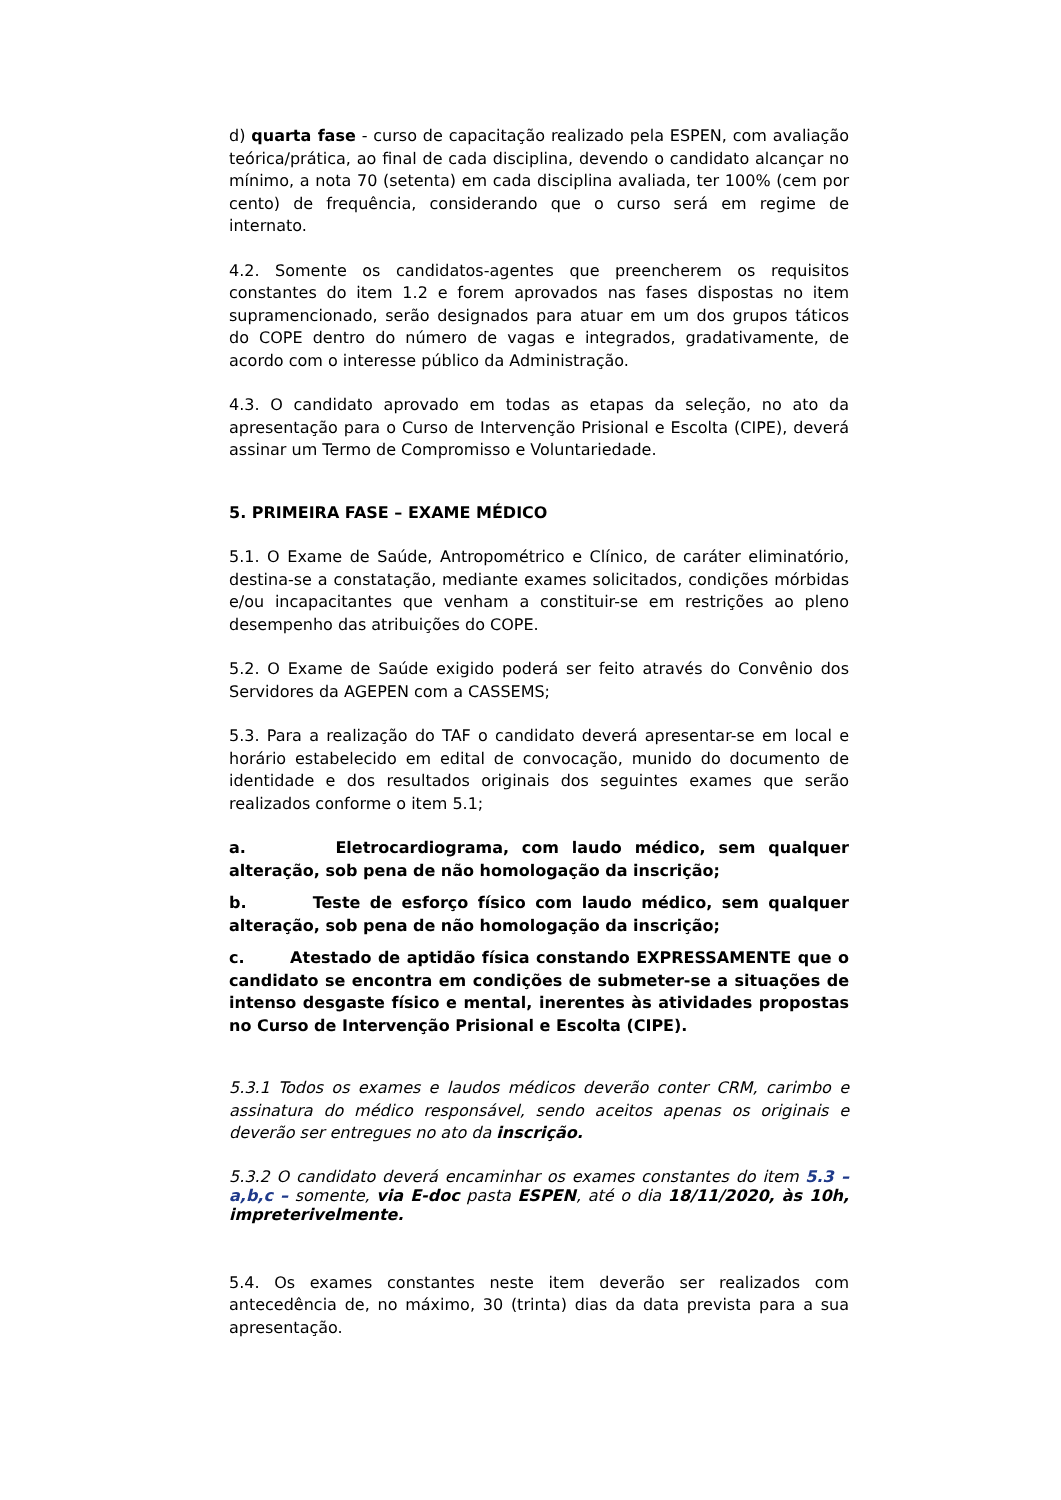d) quarta fase - curso de capacitação realizado pela ESPEN, com avaliação teórica/prática, ao final de cada disciplina, devendo o candidato alcançar no mínimo, a nota 70 (setenta) em cada disciplina avaliada, ter 100% (cem por cento) de frequência, considerando que o curso será em regime de internato.
4.2. Somente os candidatos-agentes que preencherem os requisitos constantes do item 1.2 e forem aprovados nas fases dispostas no item supramencionado, serão designados para atuar em um dos grupos táticos do COPE dentro do número de vagas e integrados, gradativamente, de acordo com o interesse público da Administração.
4.3. O candidato aprovado em todas as etapas da seleção, no ato da apresentação para o Curso de Intervenção Prisional e Escolta (CIPE), deverá assinar um Termo de Compromisso e Voluntariedade.
5. PRIMEIRA FASE – EXAME MÉDICO
5.1. O Exame de Saúde, Antropométrico e Clínico, de caráter eliminatório, destina-se a constatação, mediante exames solicitados, condições mórbidas e/ou incapacitantes que venham a constituir-se em restrições ao pleno desempenho das atribuições do COPE.
5.2. O Exame de Saúde exigido poderá ser feito através do Convênio dos Servidores da AGEPEN com a CASSEMS;
5.3. Para a realização do TAF o candidato deverá apresentar-se em local e horário estabelecido em edital de convocação, munido do documento de identidade e dos resultados originais dos seguintes exames que serão realizados conforme o item 5.1;
a. Eletrocardiograma, com laudo médico, sem qualquer alteração, sob pena de não homologação da inscrição;
b. Teste de esforço físico com laudo médico, sem qualquer alteração, sob pena de não homologação da inscrição;
c. Atestado de aptidão física constando EXPRESSAMENTE que o candidato se encontra em condições de submeter-se a situações de intenso desgaste físico e mental, inerentes às atividades propostas no Curso de Intervenção Prisional e Escolta (CIPE).
5.3.1 Todos os exames e laudos médicos deverão conter CRM, carimbo e assinatura do médico responsável, sendo aceitos apenas os originais e deverão ser entregues no ato da inscrição.
5.3.2 O candidato deverá encaminhar os exames constantes do item 5.3 – a,b,c – somente, via E-doc pasta ESPEN, até o dia 18/11/2020, às 10h, impreterivelmente.
5.4. Os exames constantes neste item deverão ser realizados com antecedência de, no máximo, 30 (trinta) dias da data prevista para a sua apresentação.